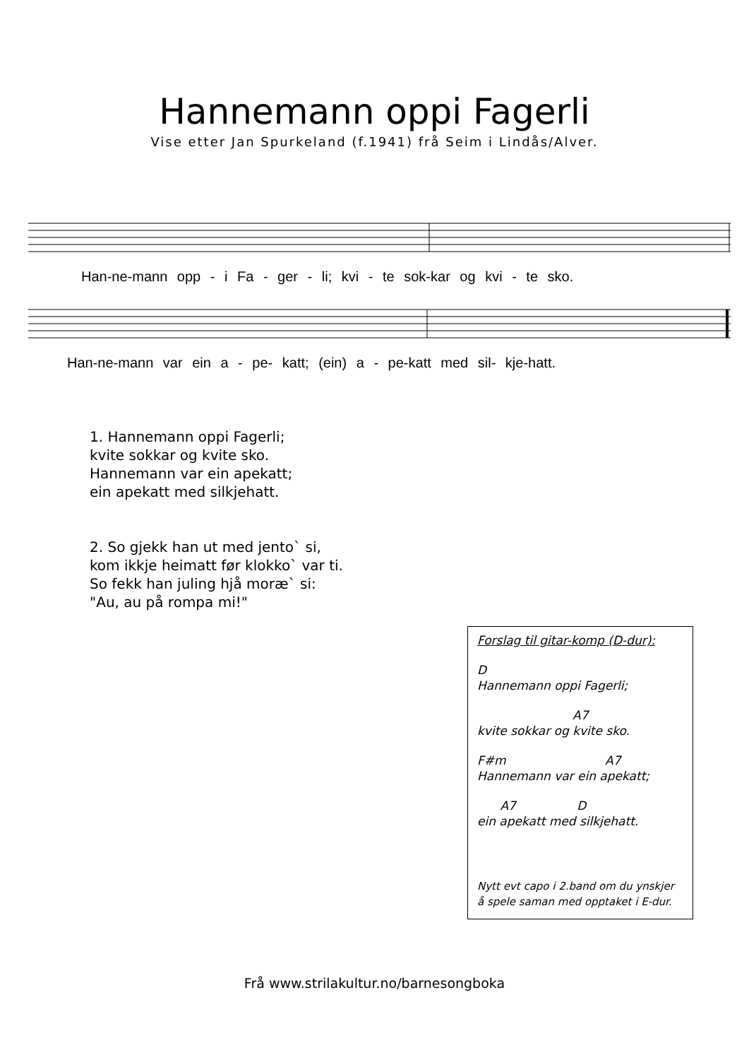Hannemann oppi Fagerli
Vise etter Jan Spurkeland (f.1941) frå Seim i Lindås/Alver.
Han-ne-mann opp - i Fa - ger - li; kvi - te sok-kar og kvi - te sko.
Han-ne-mann var ein a - pe- katt; (ein) a - pe-katt med sil- kje-hatt.
1. Hannemann oppi Fagerli;
kvite sokkar og kvite sko.
Hannemann var ein apekatt;
ein apekatt med silkjehatt.
2. So gjekk han ut med jento` si,
kom ikkje heimatt før klokko` var ti.
So fekk han juling hjå moræ` si:
"Au, au på rompa mi!"
Forslag til gitar-komp (D-dur):
D Hannemann oppi Fagerli;
A7 kvite sokkar og kvite sko.
F#m A7 Hannemann var ein apekatt;
A7 D ein apekatt med silkjehatt.
Nytt evt capo i 2.band om du ynskjer å spele saman med opptaket i E-dur.
Frå www.strilakultur.no/barnesongboka